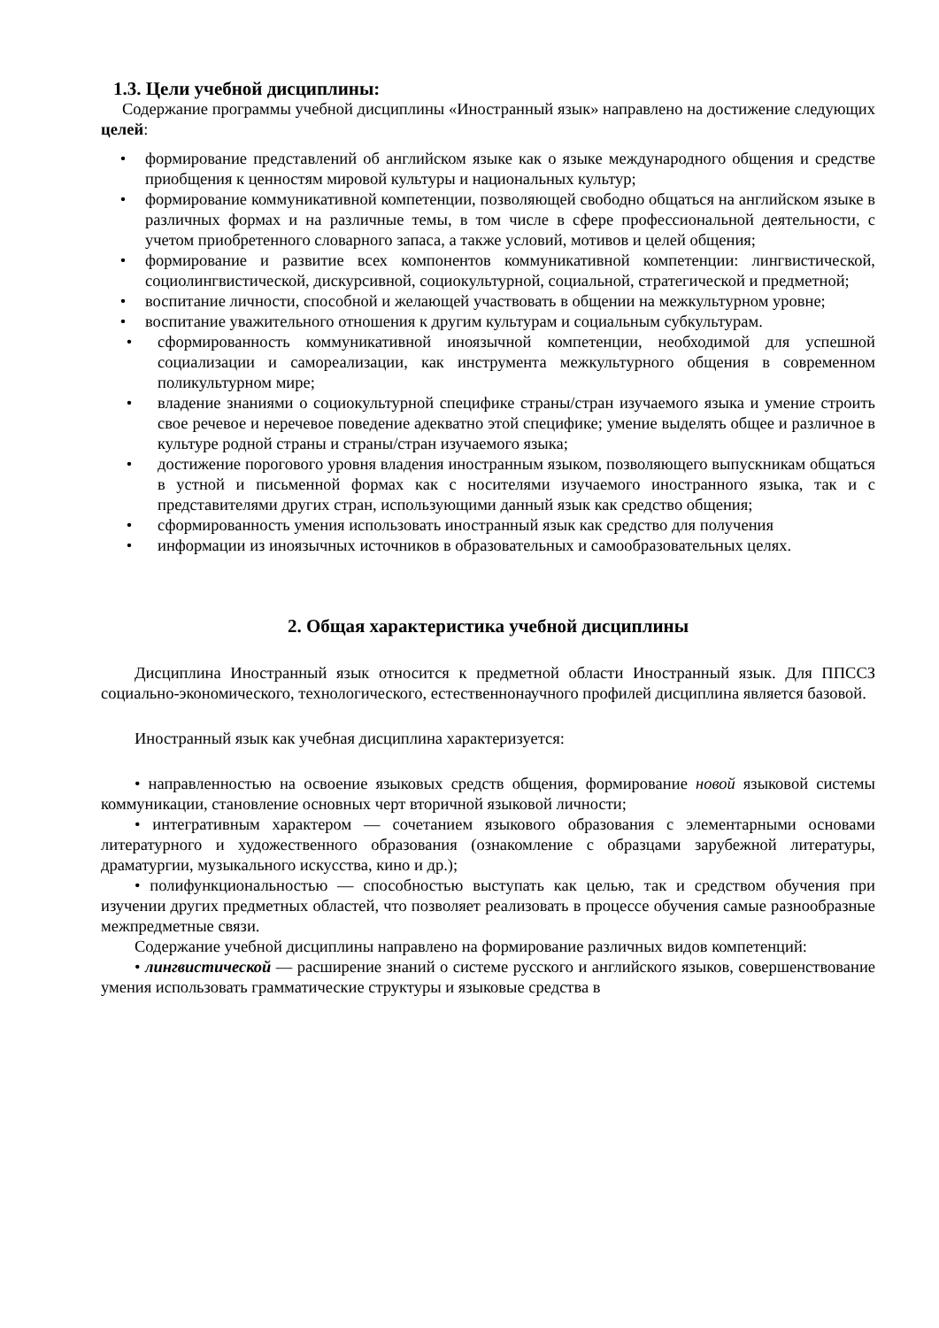1.3. Цели учебной дисциплины:
Содержание программы учебной дисциплины «Иностранный язык» направлено на достижение следующих целей:
• формирование представлений об английском языке как о языке международного общения и средстве приобщения к ценностям мировой культуры и национальных культур;
• формирование коммуникативной компетенции, позволяющей свободно общаться на английском языке в различных формах и на различные темы, в том числе в сфере профессиональной деятельности, с учетом приобретенного словарного запаса, а также условий, мотивов и целей общения;
• формирование и развитие всех компонентов коммуникативной компетенции: лингвистической, социолингвистической, дискурсивной, социокультурной, социальной, стратегической и предметной;
• воспитание личности, способной и желающей участвовать в общении на межкультурном уровне;
• воспитание уважительного отношения к другим культурам и социальным субкультурам.
• сформированность коммуникативной иноязычной компетенции, необходимой для успешной социализации и самореализации, как инструмента межкультурного общения в современном поликультурном мире;
• владение знаниями о социокультурной специфике страны/стран изучаемого языка и умение строить свое речевое и неречевое поведение адекватно этой специфике; умение выделять общее и различное в культуре родной страны и страны/стран изучаемого языка;
• достижение порогового уровня владения иностранным языком, позволяющего выпускникам общаться в устной и письменной формах как с носителями изучаемого иностранного языка, так и с представителями других стран, использующими данный язык как средство общения;
• сформированность умения использовать иностранный язык как средство для получения
• информации из иноязычных источников в образовательных и самообразовательных целях.
2. Общая характеристика учебной дисциплины
Дисциплина Иностранный язык относится к предметной области Иностранный язык. Для ППССЗ социально-экономического, технологического, естественнонаучного профилей дисциплина является базовой.
Иностранный язык как учебная дисциплина характеризуется:
• направленностью на освоение языковых средств общения, формирование новой языковой системы коммуникации, становление основных черт вторичной языковой личности;
• интегративным характером — сочетанием языкового образования с элементарными основами литературного и художественного образования (ознакомление с образцами зарубежной литературы, драматургии, музыкального искусства, кино и др.);
• полифункциональностью — способностью выступать как целью, так и средством обучения при изучении других предметных областей, что позволяет реализовать в процессе обучения самые разнообразные межпредметные связи.
Содержание учебной дисциплины направлено на формирование различных видов компетенций:
• лингвистической — расширение знаний о системе русского и английского языков, совершенствование умения использовать грамматические структуры и языковые средства в